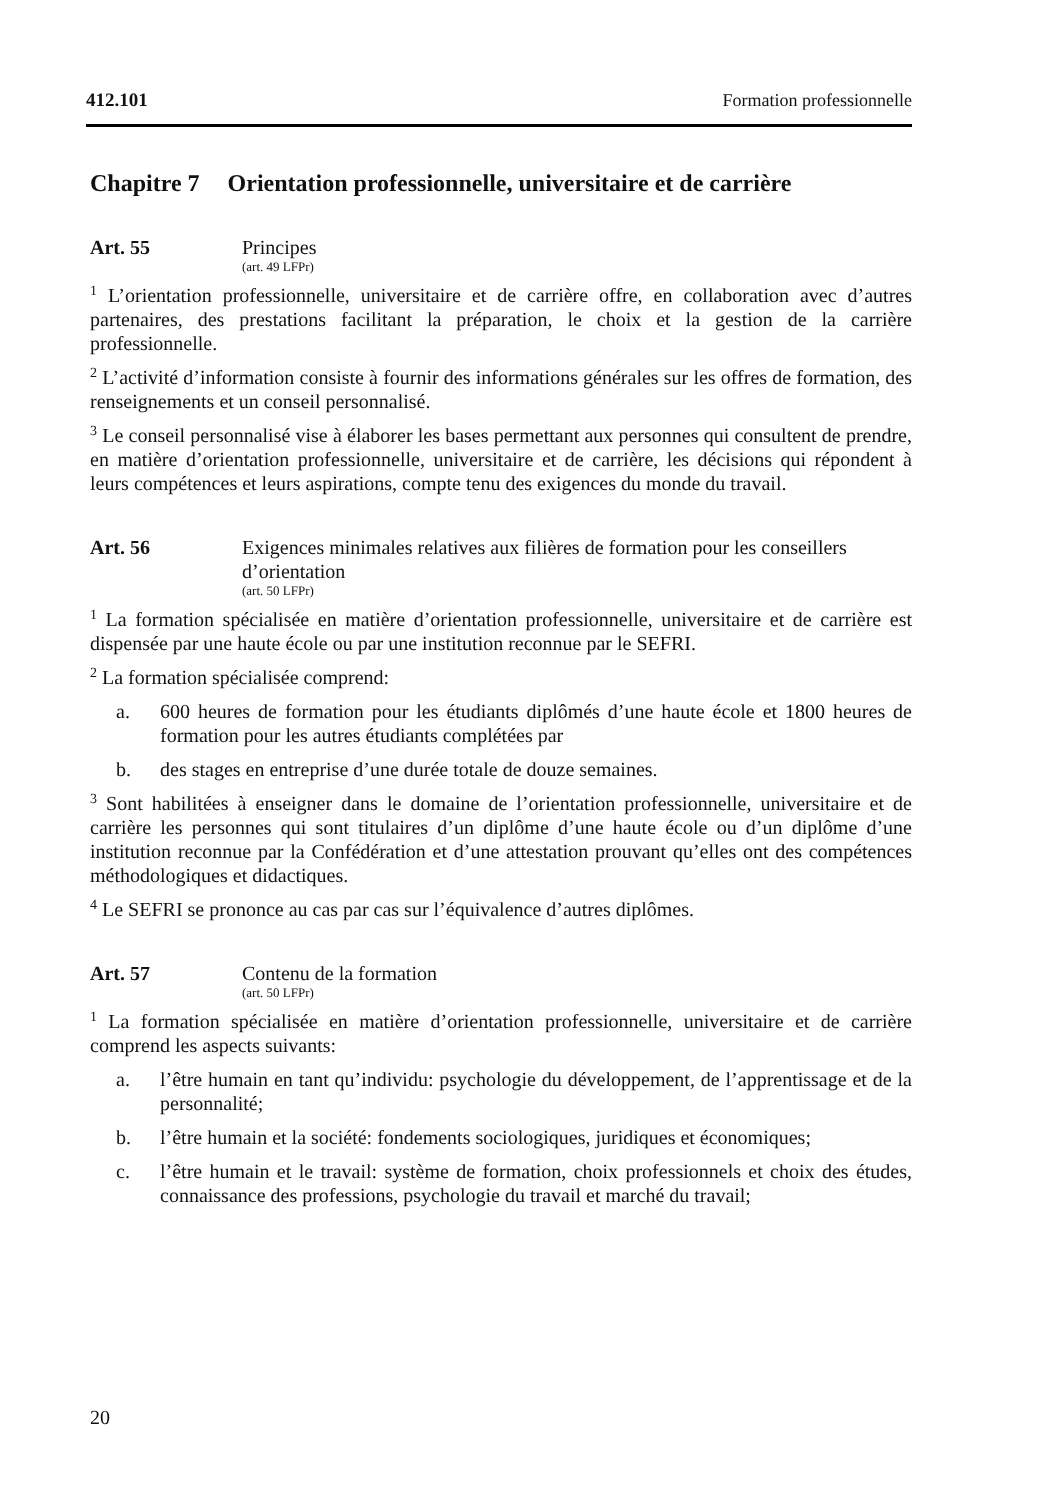412.101 Formation professionnelle
Chapitre 7 Orientation professionnelle, universitaire et de carrière
Art. 55 Principes
(art. 49 LFPr)
<sup>1</sup> L’orientation professionnelle, universitaire et de carrière offre, en collaboration avec d’autres partenaires, des prestations facilitant la préparation, le choix et la gestion de la carrière professionnelle.
<sup>2</sup> L’activité d’information consiste à fournir des informations générales sur les offres de formation, des renseignements et un conseil personnalisé.
<sup>3</sup> Le conseil personnalisé vise à élaborer les bases permettant aux personnes qui consultent de prendre, en matière d’orientation professionnelle, universitaire et de carrière, les décisions qui répondent à leurs compétences et leurs aspirations, compte tenu des exigences du monde du travail.
Art. 56 Exigences minimales relatives aux filières de formation pour les conseillers d’orientation
(art. 50 LFPr)
<sup>1</sup> La formation spécialisée en matière d’orientation professionnelle, universitaire et de carrière est dispensée par une haute école ou par une institution reconnue par le SEFRI.
<sup>2</sup> La formation spécialisée comprend:
a. 600 heures de formation pour les étudiants diplômés d’une haute école et 1800 heures de formation pour les autres étudiants complétées par
b. des stages en entreprise d’une durée totale de douze semaines.
<sup>3</sup> Sont habilitées à enseigner dans le domaine de l’orientation professionnelle, universitaire et de carrière les personnes qui sont titulaires d’un diplôme d’une haute école ou d’un diplôme d’une institution reconnue par la Confédération et d’une attestation prouvant qu’elles ont des compétences méthodologiques et didactiques.
<sup>4</sup> Le SEFRI se prononce au cas par cas sur l’équivalence d’autres diplômes.
Art. 57 Contenu de la formation
(art. 50 LFPr)
<sup>1</sup> La formation spécialisée en matière d’orientation professionnelle, universitaire et de carrière comprend les aspects suivants:
a. l’être humain en tant qu’individu: psychologie du développement, de l’apprentissage et de la personnalité;
b. l’être humain et la société: fondements sociologiques, juridiques et économiques;
c. l’être humain et le travail: système de formation, choix professionnels et choix des études, connaissance des professions, psychologie du travail et marché du travail;
20